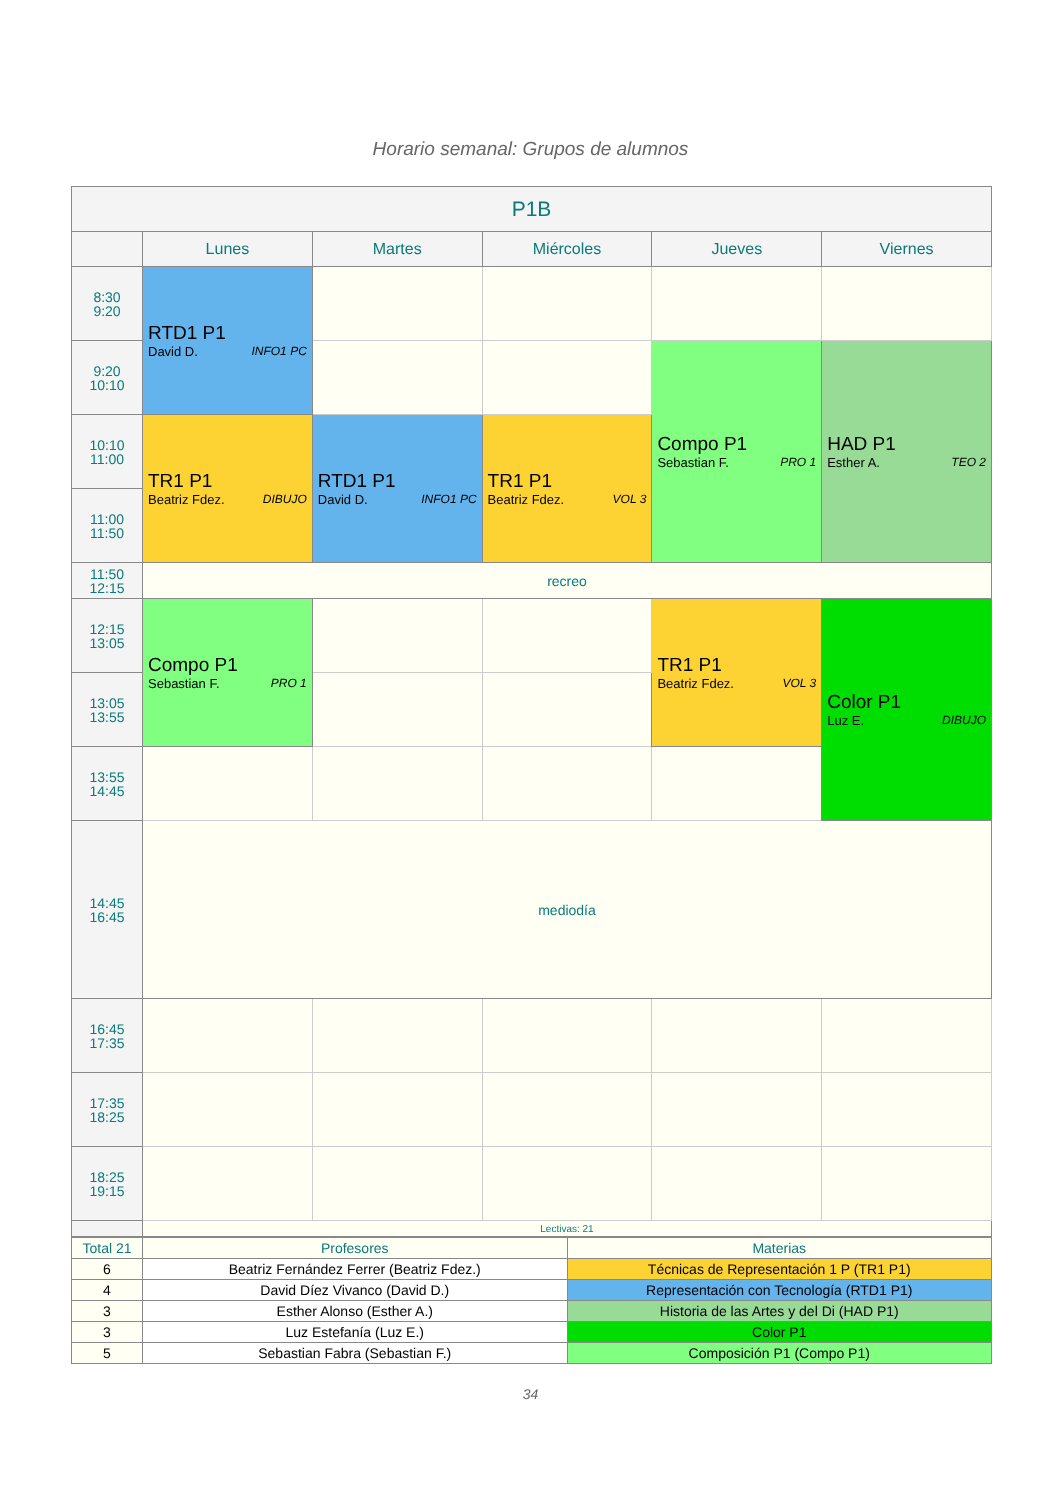Horario semanal: Grupos de alumnos
| P1B | | | | | |
| --- | --- | --- | --- | --- | --- |
| | Lunes | Martes | Miércoles | Jueves | Viernes |
| 8:30 9:20 | RTD1 P1 David D. INFO1 PC | | | | |
| 9:20 10:10 | | | | Compo P1 Sebastian F. PRO 1 | HAD P1 Esther A. TEO 2 |
| 10:10 11:00 | TR1 P1 Beatriz Fdez. DIBUJO | RTD1 P1 David D. INFO1 PC | TR1 P1 Beatriz Fdez. VOL 3 | | |
| 11:00 11:50 | | | | | |
| 11:50 12:15 | recreo | | | | |
| 12:15 13:05 | Compo P1 Sebastian F. PRO 1 | | | TR1 P1 Beatriz Fdez. VOL 3 | Color P1 Luz E. DIBUJO |
| 13:05 13:55 | | | | | |
| 13:55 14:45 | | | | | |
| 14:45 16:45 | mediodía | | | | |
| 16:45 17:35 | | | | | |
| 17:35 18:25 | | | | | |
| 18:25 19:15 | | | | | |
| | Lectivas: 21 | | | | |
| Total 21 | Profesores | Materias |
| 6 | Beatriz Fernández Ferrer (Beatriz Fdez.) | Técnicas de Representación 1 P (TR1 P1) |
| 4 | David Díez Vivanco (David D.) | Representación con Tecnología (RTD1 P1) |
| 3 | Esther Alonso (Esther A.) | Historia de las Artes y del Di (HAD P1) |
| 3 | Luz Estefanía (Luz E.) | Color P1 |
| 5 | Sebastian Fabra (Sebastian F.) | Composición P1 (Compo P1) |
34